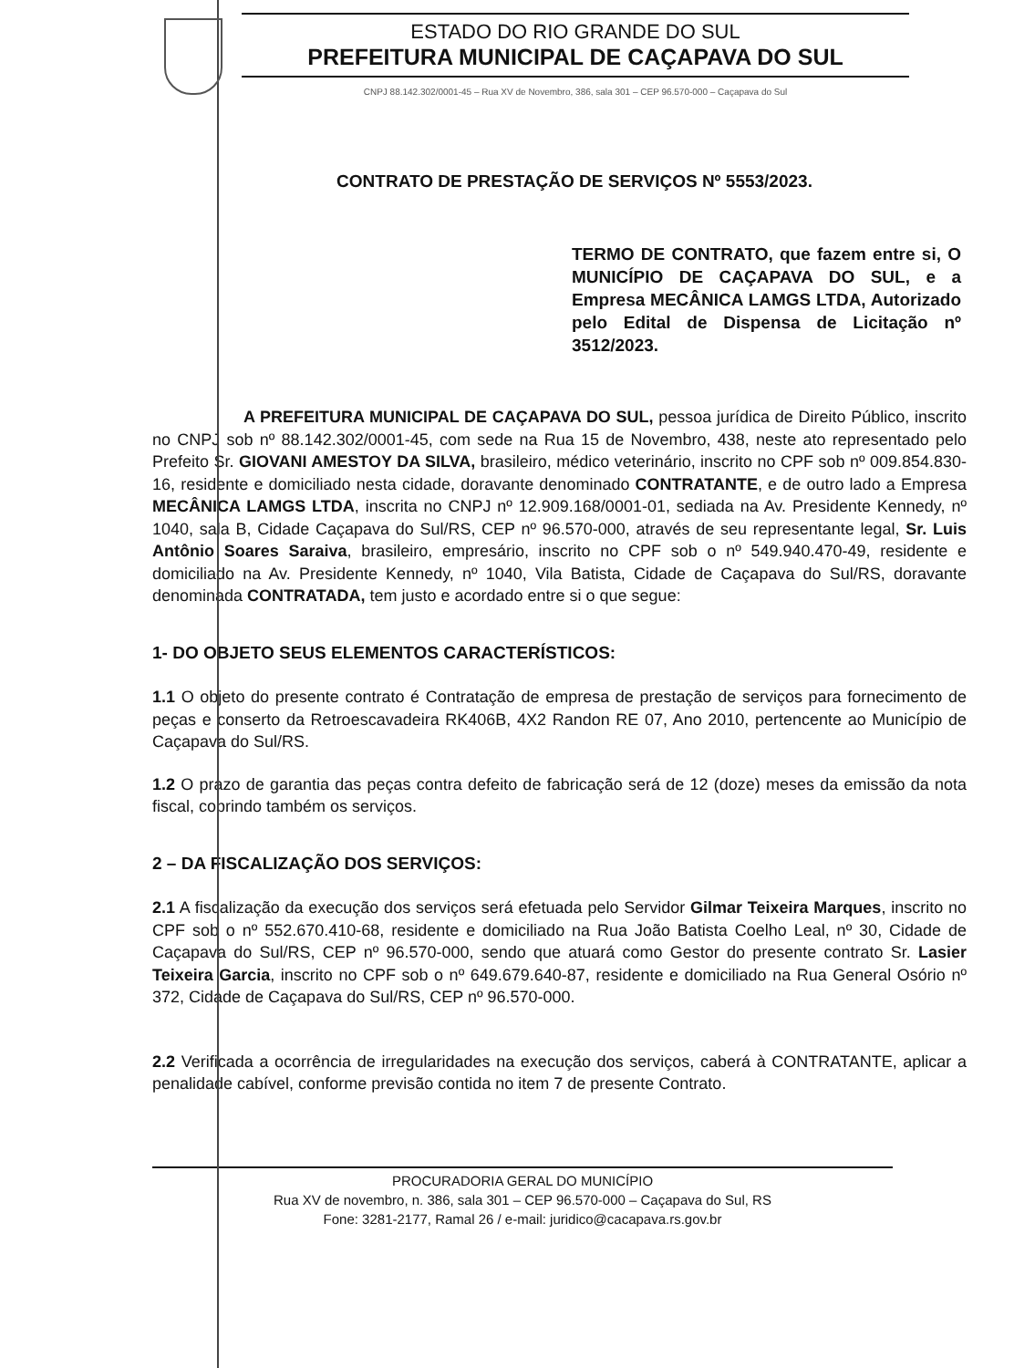ESTADO DO RIO GRANDE DO SUL
PREFEITURA MUNICIPAL DE CAÇAPAVA DO SUL
CNPJ 88.142.302/0001-45 – Rua XV de Novembro, 386, sala 301 – CEP 96.570-000 – Caçapava do Sul
CONTRATO DE PRESTAÇÃO DE SERVIÇOS Nº 5553/2023.
TERMO DE CONTRATO, que fazem entre si, O MUNICÍPIO DE CAÇAPAVA DO SUL, e a Empresa MECÂNICA LAMGS LTDA, Autorizado pelo Edital de Dispensa de Licitação nº 3512/2023.
A PREFEITURA MUNICIPAL DE CAÇAPAVA DO SUL, pessoa jurídica de Direito Público, inscrito no CNPJ sob nº 88.142.302/0001-45, com sede na Rua 15 de Novembro, 438, neste ato representado pelo Prefeito Sr. GIOVANI AMESTOY DA SILVA, brasileiro, médico veterinário, inscrito no CPF sob nº 009.854.830-16, residente e domiciliado nesta cidade, doravante denominado CONTRATANTE, e de outro lado a Empresa MECÂNICA LAMGS LTDA, inscrita no CNPJ nº 12.909.168/0001-01, sediada na Av. Presidente Kennedy, nº 1040, sala B, Cidade Caçapava do Sul/RS, CEP nº 96.570-000, através de seu representante legal, Sr. Luis Antônio Soares Saraiva, brasileiro, empresário, inscrito no CPF sob o nº 549.940.470-49, residente e domiciliado na Av. Presidente Kennedy, nº 1040, Vila Batista, Cidade de Caçapava do Sul/RS, doravante denominada CONTRATADA, tem justo e acordado entre si o que segue:
1- DO OBJETO SEUS ELEMENTOS CARACTERÍSTICOS:
1.1 O objeto do presente contrato é Contratação de empresa de prestação de serviços para fornecimento de peças e conserto da Retroescavadeira RK406B, 4X2 Randon RE 07, Ano 2010, pertencente ao Município de Caçapava do Sul/RS.
1.2 O prazo de garantia das peças contra defeito de fabricação será de 12 (doze) meses da emissão da nota fiscal, cobrindo também os serviços.
2 – DA FISCALIZAÇÃO DOS SERVIÇOS:
2.1 A fiscalização da execução dos serviços será efetuada pelo Servidor Gilmar Teixeira Marques, inscrito no CPF sob o nº 552.670.410-68, residente e domiciliado na Rua João Batista Coelho Leal, nº 30, Cidade de Caçapava do Sul/RS, CEP nº 96.570-000, sendo que atuará como Gestor do presente contrato Sr. Lasier Teixeira Garcia, inscrito no CPF sob o nº 649.679.640-87, residente e domiciliado na Rua General Osório nº 372, Cidade de Caçapava do Sul/RS, CEP nº 96.570-000.
2.2 Verificada a ocorrência de irregularidades na execução dos serviços, caberá à CONTRATANTE, aplicar a penalidade cabível, conforme previsão contida no item 7 de presente Contrato.
PROCURADORIA GERAL DO MUNICÍPIO
Rua XV de novembro, n. 386, sala 301 – CEP 96.570-000 – Caçapava do Sul, RS
Fone: 3281-2177, Ramal 26 / e-mail: juridico@cacapava.rs.gov.br